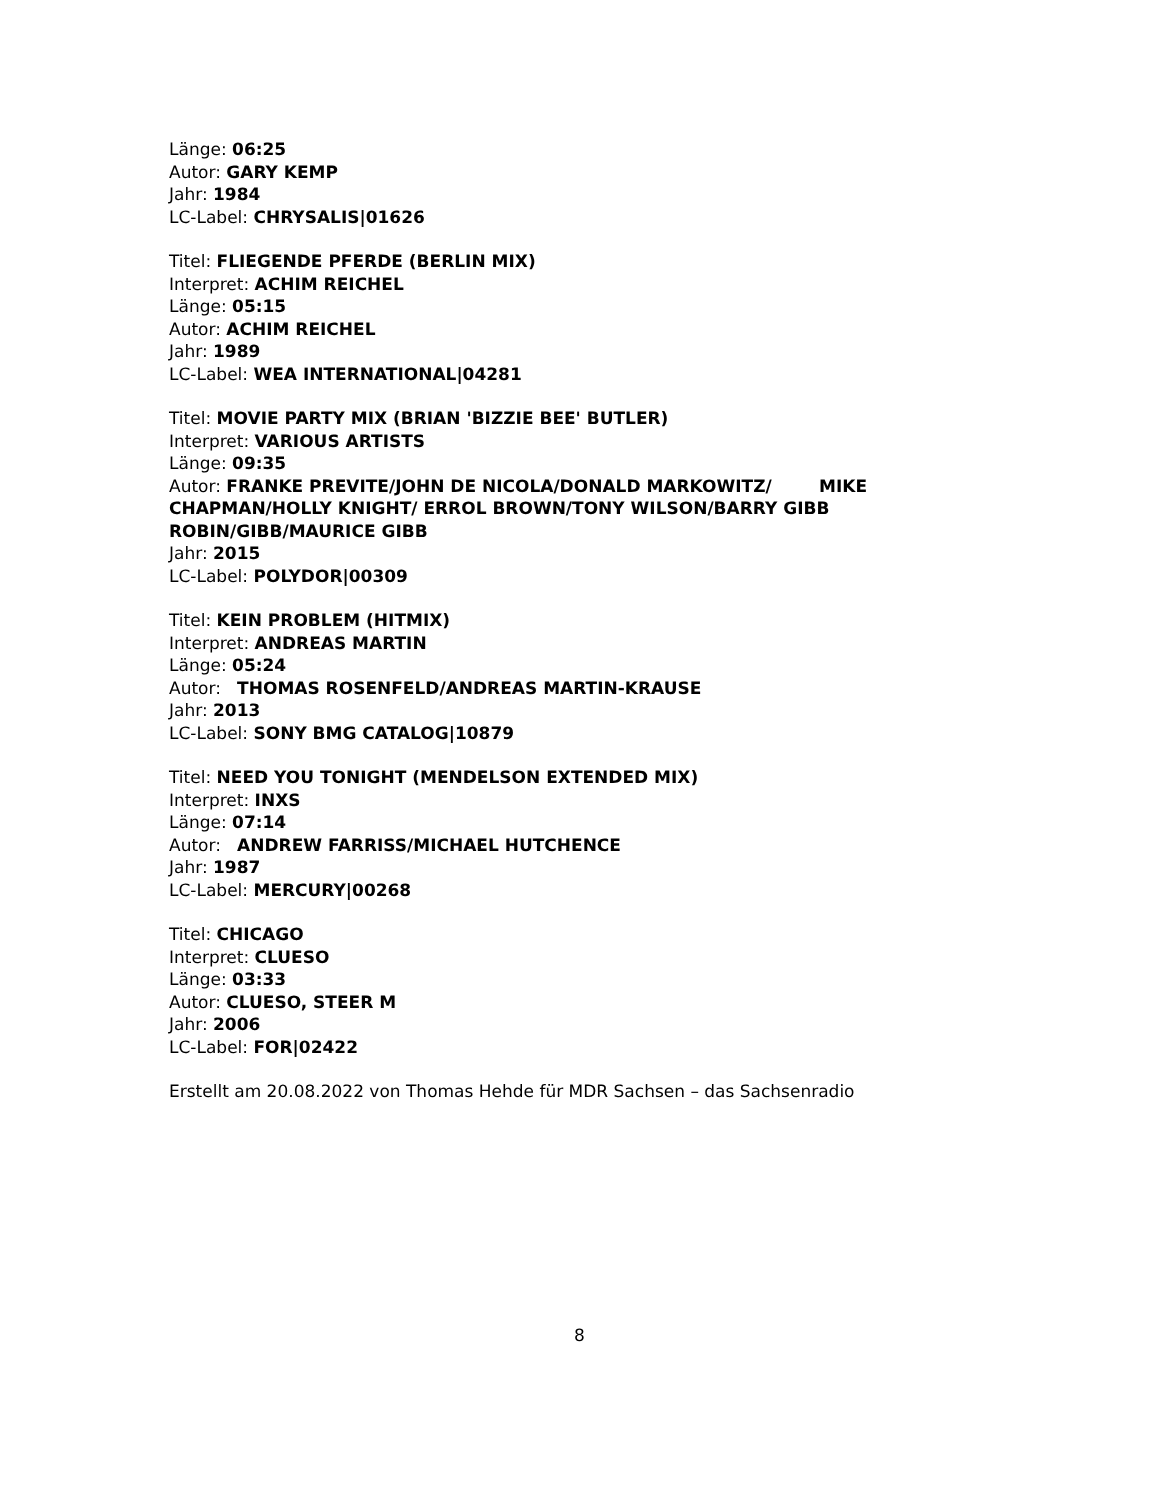Länge: 06:25
Autor: GARY KEMP
Jahr: 1984
LC-Label: CHRYSALIS|01626
Titel: FLIEGENDE PFERDE (BERLIN MIX)
Interpret: ACHIM REICHEL
Länge: 05:15
Autor: ACHIM REICHEL
Jahr: 1989
LC-Label: WEA INTERNATIONAL|04281
Titel: MOVIE PARTY MIX (BRIAN 'BIZZIE BEE' BUTLER)
Interpret: VARIOUS ARTISTS
Länge: 09:35
Autor: FRANKE PREVITE/JOHN DE NICOLA/DONALD MARKOWITZ/ MIKE CHAPMAN/HOLLY KNIGHT/ ERROL BROWN/TONY WILSON/BARRY GIBB ROBIN/GIBB/MAURICE GIBB
Jahr: 2015
LC-Label: POLYDOR|00309
Titel: KEIN PROBLEM (HITMIX)
Interpret: ANDREAS MARTIN
Länge: 05:24
Autor: THOMAS ROSENFELD/ANDREAS MARTIN-KRAUSE
Jahr: 2013
LC-Label: SONY BMG CATALOG|10879
Titel: NEED YOU TONIGHT (MENDELSON EXTENDED MIX)
Interpret: INXS
Länge: 07:14
Autor: ANDREW FARRISS/MICHAEL HUTCHENCE
Jahr: 1987
LC-Label: MERCURY|00268
Titel: CHICAGO
Interpret: CLUESO
Länge: 03:33
Autor: CLUESO, STEER M
Jahr: 2006
LC-Label: FOR|02422
Erstellt am 20.08.2022 von Thomas Hehde für MDR Sachsen – das Sachsenradio
8